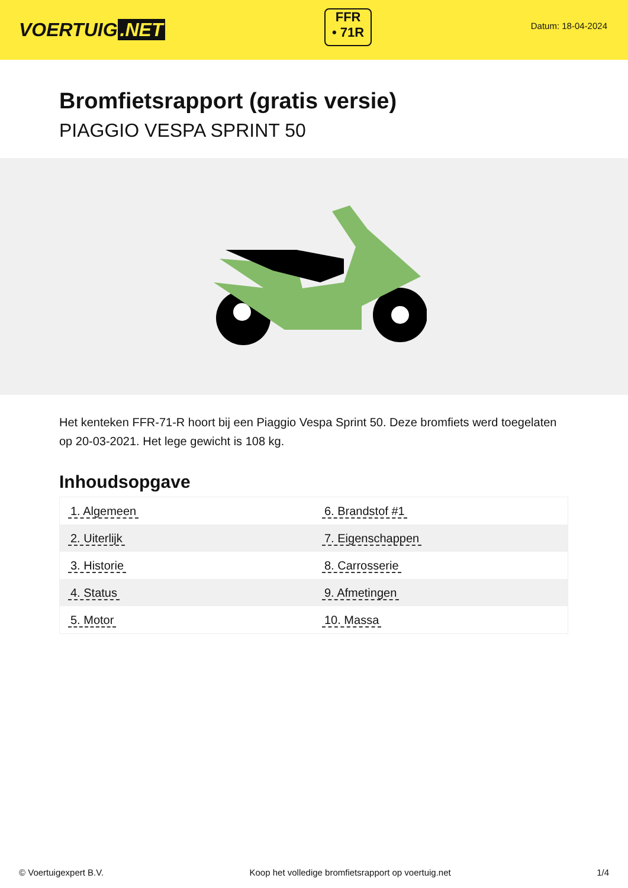VOERTUIG.NET
FFR
• 71R
Datum: 18-04-2024
Bromfietsrapport (gratis versie)
PIAGGIO VESPA SPRINT 50
Het kenteken FFR-71-R hoort bij een Piaggio Vespa Sprint 50. Deze bromfiets werd toegelaten op 20-03-2021. Het lege gewicht is 108 kg.
Inhoudsopgave
| 1. Algemeen | 6. Brandstof #1 |
| 2. Uiterlijk | 7. Eigenschappen |
| 3. Historie | 8. Carrosserie |
| 4. Status | 9. Afmetingen |
| 5. Motor | 10. Massa |
© Voertuigexpert B.V. Koop het volledige bromfietsrapport op voertuig.net 1/4